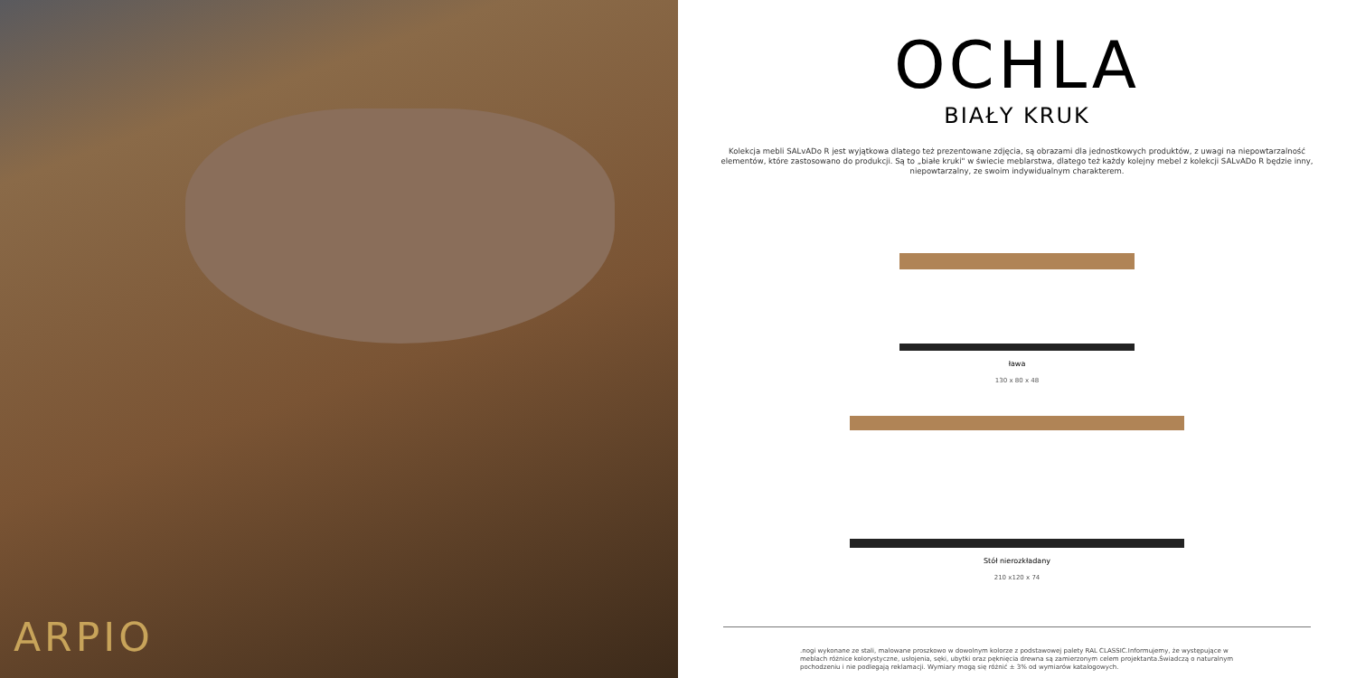ARPIO
OCHLA
BIAŁY KRUK
Kolekcja mebli SALvADo R jest wyjątkowa dlatego też prezentowane zdjęcia, są obrazami dla jednostkowych produktów, z uwagi na niepowtarzalność elementów, które zastosowano do produkcji. Są to „białe kruki" w świecie meblarstwa, dlatego też każdy kolejny mebel z kolekcji SALvADo R będzie inny, niepowtarzalny, ze swoim indywidualnym charakterem.
ława
130 x 80 x 48
Stół nierozkładany
210 x120 x 74
.nogi wykonane ze stali, malowane proszkowo w dowolnym kolorze z podstawowej palety RAL CLASSIC.Informujemy, że występujące w meblach różnice kolorystyczne, usłojenia, sęki, ubytki oraz pęknięcia drewna są zamierzonym celem projektanta.Świadczą o naturalnym pochodzeniu i nie podlegają reklamacji. Wymiary mogą się różnić ± 3% od wymiarów katalogowych.